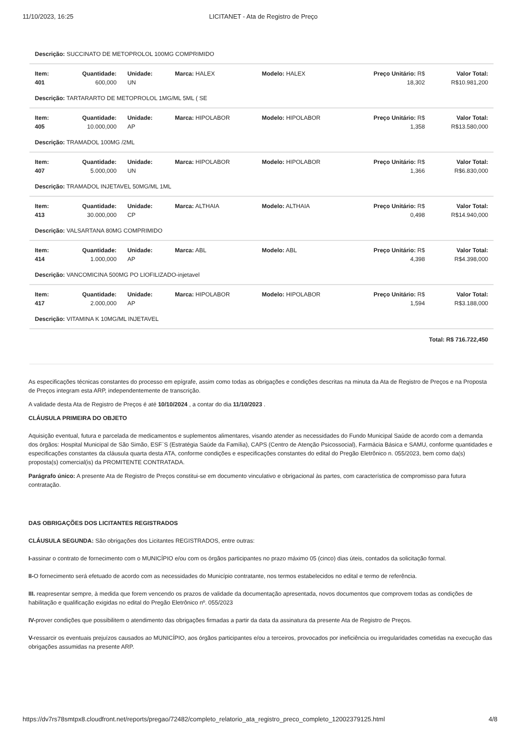11/10/2023, 16:25 LICITANET - Ata de Registro de Preço
| Descrição: SUCCINATO DE METOPROLOL 100MG COMPRIMIDO | | | | | | |
| Item: 401 | Quantidade: 600,000 | Unidade: UN | Marca: HALEX | Modelo: HALEX | Preço Unitário: R$ 18,302 | Valor Total: R$10.981,200 |
| Descrição: TARTARARTO DE METOPROLOL 1MG/ML 5ML ( SE | | | | | | |
| Item: 405 | Quantidade: 10.000,000 | Unidade: AP | Marca: HIPOLABOR | Modelo: HIPOLABOR | Preço Unitário: R$ 1,358 | Valor Total: R$13.580,000 |
| Descrição: TRAMADOL 100MG /2ML | | | | | | |
| Item: 407 | Quantidade: 5.000,000 | Unidade: UN | Marca: HIPOLABOR | Modelo: HIPOLABOR | Preço Unitário: R$ 1,366 | Valor Total: R$6.830,000 |
| Descrição: TRAMADOL INJETAVEL 50MG/ML 1ML | | | | | | |
| Item: 413 | Quantidade: 30.000,000 | Unidade: CP | Marca: ALTHAIA | Modelo: ALTHAIA | Preço Unitário: R$ 0,498 | Valor Total: R$14.940,000 |
| Descrição: VALSARTANA 80MG COMPRIMIDO | | | | | | |
| Item: 414 | Quantidade: 1.000,000 | Unidade: AP | Marca: ABL | Modelo: ABL | Preço Unitário: R$ 4,398 | Valor Total: R$4.398,000 |
| Descrição: VANCOMICINA 500MG PO LIOFILIZADO-injetavel | | | | | | |
| Item: 417 | Quantidade: 2.000,000 | Unidade: AP | Marca: HIPOLABOR | Modelo: HIPOLABOR | Preço Unitário: R$ 1,594 | Valor Total: R$3.188,000 |
| Descrição: VITAMINA K 10MG/ML INJETAVEL | | | | | | |
| Total: R$ 716.722,450 | | | | | | |
As especificações técnicas constantes do processo em epígrafe, assim como todas as obrigações e condições descritas na minuta da Ata de Registro de Preços e na Proposta de Preços integram esta ARP, independentemente de transcrição.
A validade desta Ata de Registro de Preços é até 10/10/2024 , a contar do dia 11/10/2023 .
CLÁUSULA PRIMEIRA DO OBJETO
Aquisição eventual, futura e parcelada de medicamentos e suplementos alimentares, visando atender as necessidades do Fundo Municipal Saúde de acordo com a demanda dos órgãos: Hospital Municipal de São Simão, ESF`S (Estratégia Saúde da Família), CAPS (Centro de Atenção Psicossocial), Farmácia Básica e SAMU, conforme quantidades e especificações constantes da cláusula quarta desta ATA, conforme condições e especificações constantes do edital do Pregão Eletrônico n. 055/2023, bem como da(s) proposta(s) comercial(is) da PROMITENTE CONTRATADA.
Parágrafo único: A presente Ata de Registro de Preços constitui-se em documento vinculativo e obrigacional às partes, com característica de compromisso para futura contratação.
DAS OBRIGAÇÕES DOS LICITANTES REGISTRADOS
CLÁUSULA SEGUNDA: São obrigações dos Licitantes REGISTRADOS, entre outras:
I-assinar o contrato de fornecimento com o MUNICÍPIO e/ou com os órgãos participantes no prazo máximo 05 (cinco) dias úteis, contados da solicitação formal.
II-O fornecimento será efetuado de acordo com as necessidades do Município contratante, nos termos estabelecidos no edital e termo de referência.
III. reapresentar sempre, à medida que forem vencendo os prazos de validade da documentação apresentada, novos documentos que comprovem todas as condições de habilitação e qualificação exigidas no edital do Pregão Eletrônico nº. 055/2023
IV-prover condições que possibilitem o atendimento das obrigações firmadas a partir da data da assinatura da presente Ata de Registro de Preços.
V-ressarcir os eventuais prejuízos causados ao MUNICÍPIO, aos órgãos participantes e/ou a terceiros, provocados por ineficiência ou irregularidades cometidas na execução das obrigações assumidas na presente ARP.
https://dv7rs78smtpx8.cloudfront.net/reports/pregao/72482/completo_relatorio_ata_registro_preco_completo_12002379125.html 4/8